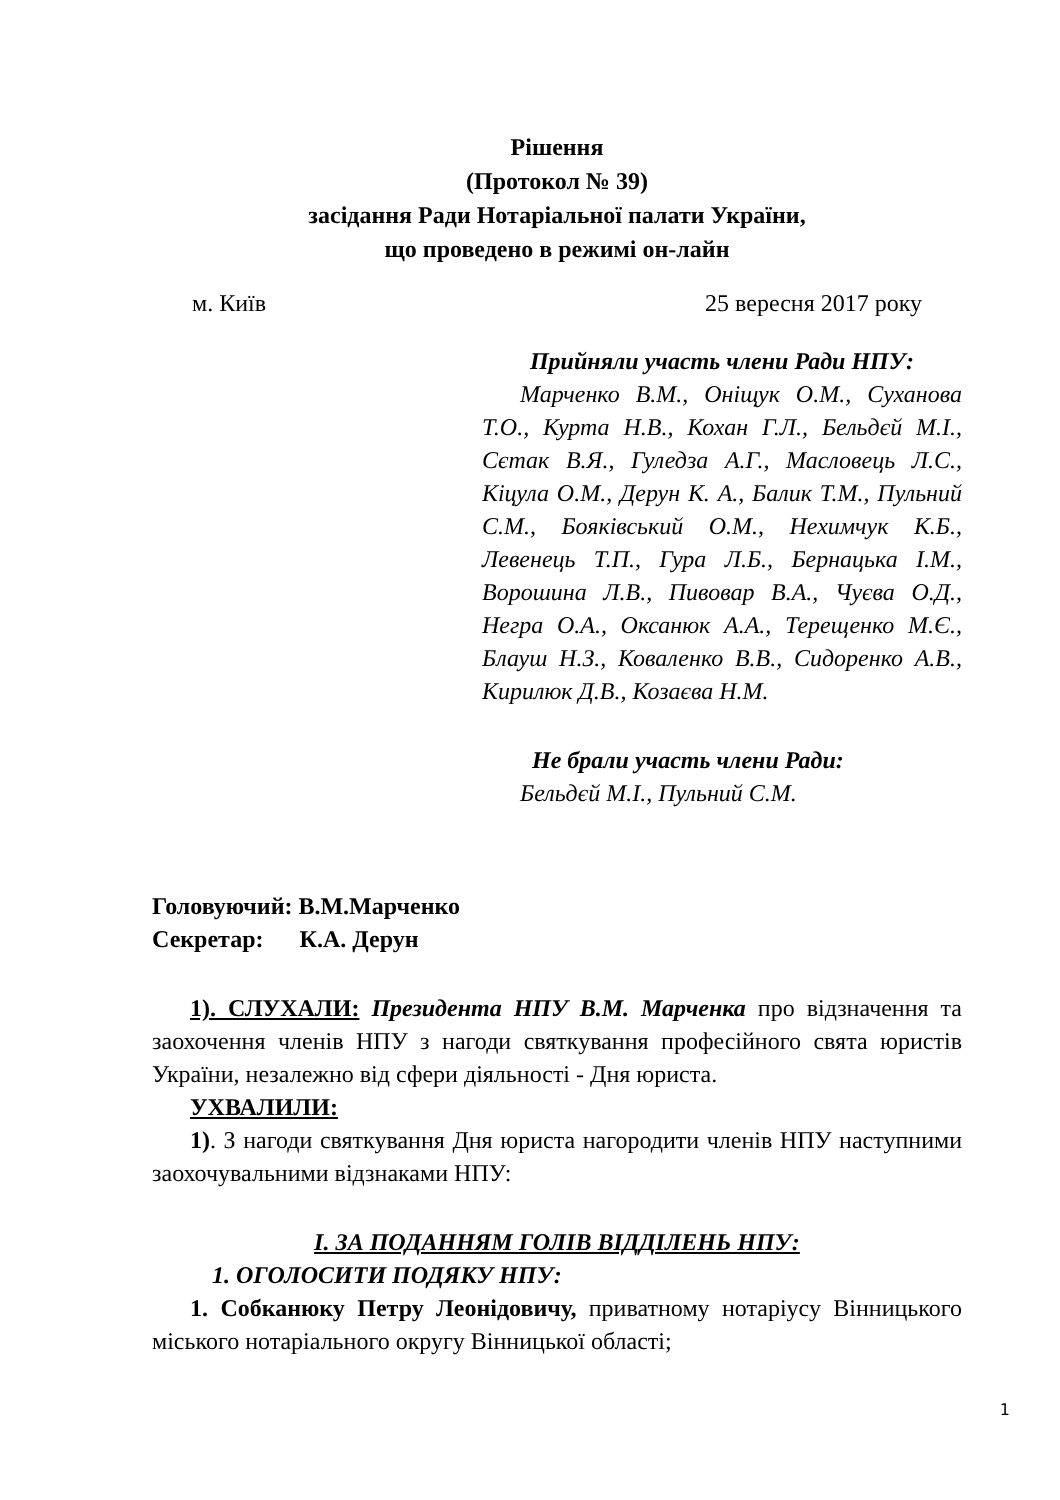Рішення
(Протокол № 39)
засідання Ради Нотаріальної палати України,
що проведено в режимі он-лайн
м. Київ 25 вересня 2017 року
Прийняли участь члени Ради НПУ:
Марченко В.М., Оніщук О.М., Суханова Т.О., Курта Н.В., Кохан Г.Л., Бельдєй М.І., Сєтак В.Я., Гуледза А.Г., Масловець Л.С., Кіцула О.М., Дерун К. А., Балик Т.М., Пульний С.М., Бояківський О.М., Нехимчук К.Б., Левенець Т.П., Гура Л.Б., Бернацька І.М., Ворошина Л.В., Пивовар В.А., Чуєва О.Д., Негра О.А., Оксанюк А.А., Терещенко М.Є., Блауш Н.З., Коваленко В.В., Сидоренко А.В., Кирилюк Д.В., Козаєва Н.М.
Не брали участь члени Ради:
Бельдєй М.І., Пульний С.М.
Головуючий: В.М.Марченко
Секретар: К.А. Дерун
1). СЛУХАЛИ: Президента НПУ В.М. Марченка про відзначення та заохочення членів НПУ з нагоди святкування професійного свята юристів України, незалежно від сфери діяльності - Дня юриста.
УХВАЛИЛИ:
1). З нагоди святкування Дня юриста нагородити членів НПУ наступними заохочувальними відзнаками НПУ:
І. ЗА ПОДАННЯМ ГОЛІВ ВІДДІЛЕНЬ НПУ:
1. ОГОЛОСИТИ ПОДЯКУ НПУ:
1. Собканюку Петру Леонідовичу, приватному нотаріусу Вінницького міського нотаріального округу Вінницької області;
1